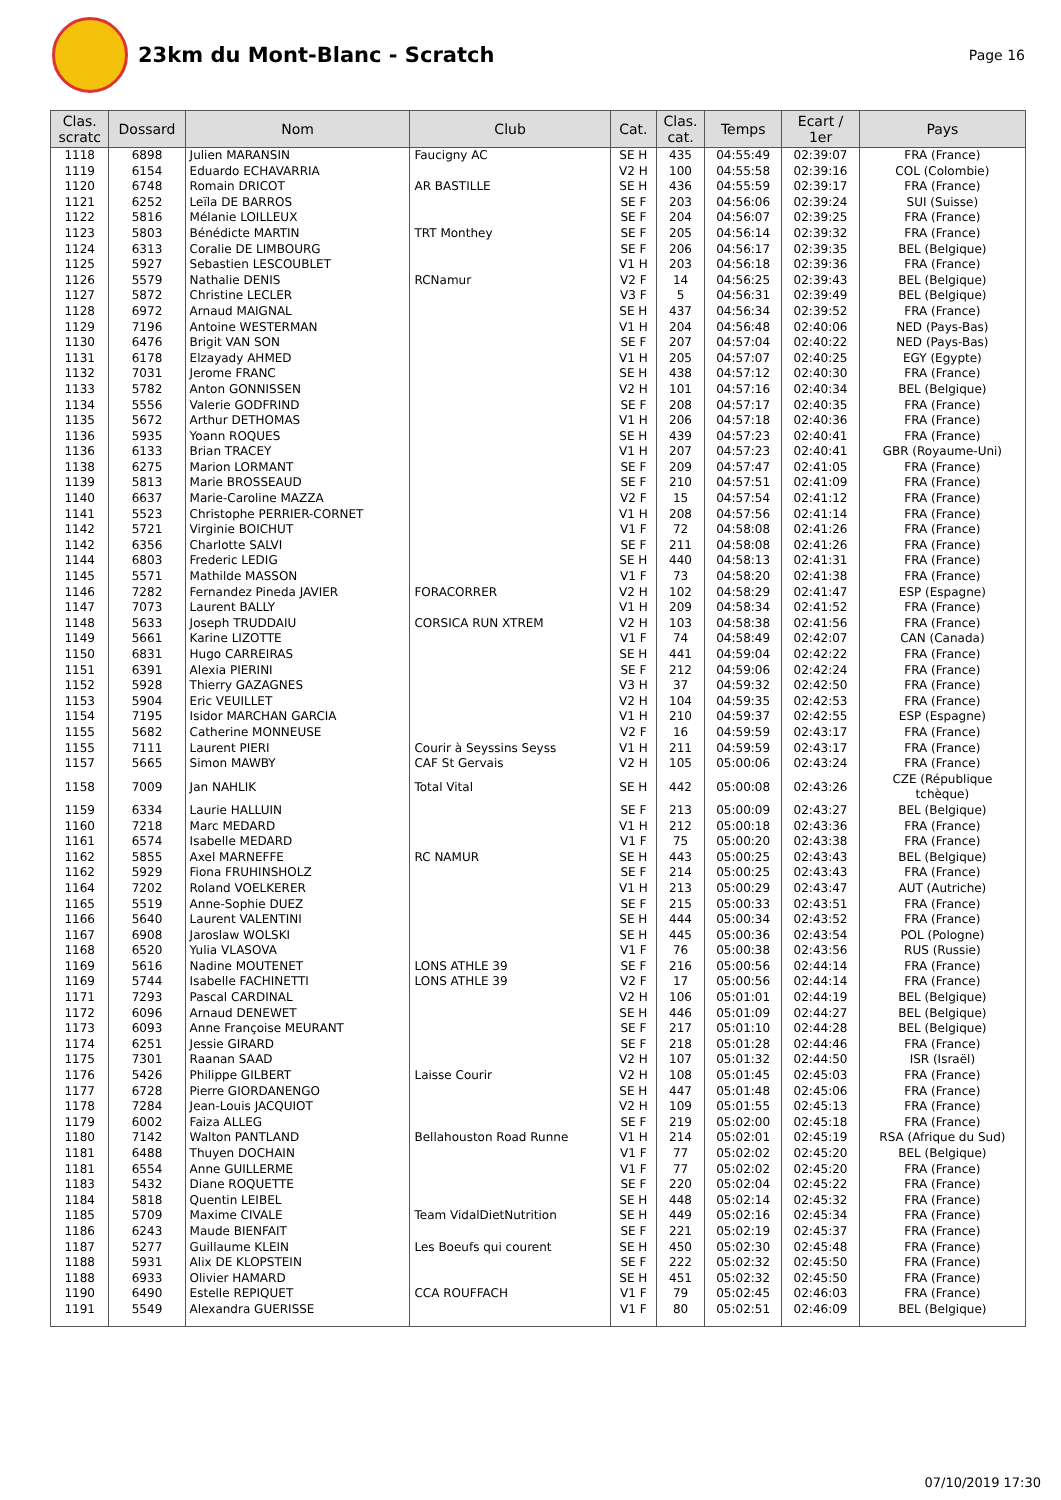23km du Mont-Blanc - Scratch
Page 16
| Clas. scratc | Dossard | Nom | Club | Cat. | Clas. cat. | Temps | Ecart / 1er | Pays |
| --- | --- | --- | --- | --- | --- | --- | --- | --- |
| 1118 | 6898 | Julien MARANSIN | Faucigny AC | SE H | 435 | 04:55:49 | 02:39:07 | FRA (France) |
| 1119 | 6154 | Eduardo ECHAVARRIA | | V2 H | 100 | 04:55:58 | 02:39:16 | COL (Colombie) |
| 1120 | 6748 | Romain DRICOT | AR BASTILLE | SE H | 436 | 04:55:59 | 02:39:17 | FRA (France) |
| 1121 | 6252 | Leïla DE BARROS | | SE F | 203 | 04:56:06 | 02:39:24 | SUI (Suisse) |
| 1122 | 5816 | Mélanie LOILLEUX | | SE F | 204 | 04:56:07 | 02:39:25 | FRA (France) |
| 1123 | 5803 | Bénédicte MARTIN | TRT Monthey | SE F | 205 | 04:56:14 | 02:39:32 | FRA (France) |
| 1124 | 6313 | Coralie DE LIMBOURG | | SE F | 206 | 04:56:17 | 02:39:35 | BEL (Belgique) |
| 1125 | 5927 | Sebastien LESCOUBLET | | V1 H | 203 | 04:56:18 | 02:39:36 | FRA (France) |
| 1126 | 5579 | Nathalie DENIS | RCNamur | V2 F | 14 | 04:56:25 | 02:39:43 | BEL (Belgique) |
| 1127 | 5872 | Christine LECLER | | V3 F | 5 | 04:56:31 | 02:39:49 | BEL (Belgique) |
| 1128 | 6972 | Arnaud MAIGNAL | | SE H | 437 | 04:56:34 | 02:39:52 | FRA (France) |
| 1129 | 7196 | Antoine WESTERMAN | | V1 H | 204 | 04:56:48 | 02:40:06 | NED (Pays-Bas) |
| 1130 | 6476 | Brigit VAN SON | | SE F | 207 | 04:57:04 | 02:40:22 | NED (Pays-Bas) |
| 1131 | 6178 | Elzayady AHMED | | V1 H | 205 | 04:57:07 | 02:40:25 | EGY (Egypte) |
| 1132 | 7031 | Jerome FRANC | | SE H | 438 | 04:57:12 | 02:40:30 | FRA (France) |
| 1133 | 5782 | Anton GONNISSEN | | V2 H | 101 | 04:57:16 | 02:40:34 | BEL (Belgique) |
| 1134 | 5556 | Valerie GODFRIND | | SE F | 208 | 04:57:17 | 02:40:35 | FRA (France) |
| 1135 | 5672 | Arthur DETHOMAS | | V1 H | 206 | 04:57:18 | 02:40:36 | FRA (France) |
| 1136 | 5935 | Yoann ROQUES | | SE H | 439 | 04:57:23 | 02:40:41 | FRA (France) |
| 1136 | 6133 | Brian TRACEY | | V1 H | 207 | 04:57:23 | 02:40:41 | GBR (Royaume-Uni) |
| 1138 | 6275 | Marion LORMANT | | SE F | 209 | 04:57:47 | 02:41:05 | FRA (France) |
| 1139 | 5813 | Marie BROSSEAUD | | SE F | 210 | 04:57:51 | 02:41:09 | FRA (France) |
| 1140 | 6637 | Marie-Caroline MAZZA | | V2 F | 15 | 04:57:54 | 02:41:12 | FRA (France) |
| 1141 | 5523 | Christophe PERRIER-CORNET | | V1 H | 208 | 04:57:56 | 02:41:14 | FRA (France) |
| 1142 | 5721 | Virginie BOICHUT | | V1 F | 72 | 04:58:08 | 02:41:26 | FRA (France) |
| 1142 | 6356 | Charlotte SALVI | | SE F | 211 | 04:58:08 | 02:41:26 | FRA (France) |
| 1144 | 6803 | Frederic LEDIG | | SE H | 440 | 04:58:13 | 02:41:31 | FRA (France) |
| 1145 | 5571 | Mathilde MASSON | | V1 F | 73 | 04:58:20 | 02:41:38 | FRA (France) |
| 1146 | 7282 | Fernandez Pineda JAVIER | FORACORRER | V2 H | 102 | 04:58:29 | 02:41:47 | ESP (Espagne) |
| 1147 | 7073 | Laurent BALLY | | V1 H | 209 | 04:58:34 | 02:41:52 | FRA (France) |
| 1148 | 5633 | Joseph TRUDDAIU | CORSICA RUN XTREM | V2 H | 103 | 04:58:38 | 02:41:56 | FRA (France) |
| 1149 | 5661 | Karine LIZOTTE | | V1 F | 74 | 04:58:49 | 02:42:07 | CAN (Canada) |
| 1150 | 6831 | Hugo CARREIRAS | | SE H | 441 | 04:59:04 | 02:42:22 | FRA (France) |
| 1151 | 6391 | Alexia PIERINI | | SE F | 212 | 04:59:06 | 02:42:24 | FRA (France) |
| 1152 | 5928 | Thierry GAZAGNES | | V3 H | 37 | 04:59:32 | 02:42:50 | FRA (France) |
| 1153 | 5904 | Eric VEUILLET | | V2 H | 104 | 04:59:35 | 02:42:53 | FRA (France) |
| 1154 | 7195 | Isidor MARCHAN GARCIA | | V1 H | 210 | 04:59:37 | 02:42:55 | ESP (Espagne) |
| 1155 | 5682 | Catherine MONNEUSE | | V2 F | 16 | 04:59:59 | 02:43:17 | FRA (France) |
| 1155 | 7111 | Laurent PIERI | Courir à Seyssins Seyss | V1 H | 211 | 04:59:59 | 02:43:17 | FRA (France) |
| 1157 | 5665 | Simon MAWBY | CAF St Gervais | V2 H | 105 | 05:00:06 | 02:43:24 | FRA (France) |
| 1158 | 7009 | Jan NAHLIK | Total Vital | SE H | 442 | 05:00:08 | 02:43:26 | CZE (République tchèque) |
| 1159 | 6334 | Laurie HALLUIN | | SE F | 213 | 05:00:09 | 02:43:27 | BEL (Belgique) |
| 1160 | 7218 | Marc MEDARD | | V1 H | 212 | 05:00:18 | 02:43:36 | FRA (France) |
| 1161 | 6574 | Isabelle MEDARD | | V1 F | 75 | 05:00:20 | 02:43:38 | FRA (France) |
| 1162 | 5855 | Axel MARNEFFE | RC NAMUR | SE H | 443 | 05:00:25 | 02:43:43 | BEL (Belgique) |
| 1162 | 5929 | Fiona FRUHINSHOLZ | | SE F | 214 | 05:00:25 | 02:43:43 | FRA (France) |
| 1164 | 7202 | Roland VOELKERER | | V1 H | 213 | 05:00:29 | 02:43:47 | AUT (Autriche) |
| 1165 | 5519 | Anne-Sophie DUEZ | | SE F | 215 | 05:00:33 | 02:43:51 | FRA (France) |
| 1166 | 5640 | Laurent VALENTINI | | SE H | 444 | 05:00:34 | 02:43:52 | FRA (France) |
| 1167 | 6908 | Jaroslaw WOLSKI | | SE H | 445 | 05:00:36 | 02:43:54 | POL (Pologne) |
| 1168 | 6520 | Yulia VLASOVA | | V1 F | 76 | 05:00:38 | 02:43:56 | RUS (Russie) |
| 1169 | 5616 | Nadine MOUTENET | LONS ATHLE 39 | SE F | 216 | 05:00:56 | 02:44:14 | FRA (France) |
| 1169 | 5744 | Isabelle FACHINETTI | LONS ATHLE 39 | V2 F | 17 | 05:00:56 | 02:44:14 | FRA (France) |
| 1171 | 7293 | Pascal CARDINAL | | V2 H | 106 | 05:01:01 | 02:44:19 | BEL (Belgique) |
| 1172 | 6096 | Arnaud DENEWET | | SE H | 446 | 05:01:09 | 02:44:27 | BEL (Belgique) |
| 1173 | 6093 | Anne Françoise MEURANT | | SE F | 217 | 05:01:10 | 02:44:28 | BEL (Belgique) |
| 1174 | 6251 | Jessie GIRARD | | SE F | 218 | 05:01:28 | 02:44:46 | FRA (France) |
| 1175 | 7301 | Raanan SAAD | | V2 H | 107 | 05:01:32 | 02:44:50 | ISR (Israël) |
| 1176 | 5426 | Philippe GILBERT | Laisse Courir | V2 H | 108 | 05:01:45 | 02:45:03 | FRA (France) |
| 1177 | 6728 | Pierre GIORDANENGO | | SE H | 447 | 05:01:48 | 02:45:06 | FRA (France) |
| 1178 | 7284 | Jean-Louis JACQUIOT | | V2 H | 109 | 05:01:55 | 02:45:13 | FRA (France) |
| 1179 | 6002 | Faiza ALLEG | | SE F | 219 | 05:02:00 | 02:45:18 | FRA (France) |
| 1180 | 7142 | Walton PANTLAND | Bellahouston Road Runne | V1 H | 214 | 05:02:01 | 02:45:19 | RSA (Afrique du Sud) |
| 1181 | 6488 | Thuyen DOCHAIN | | V1 F | 77 | 05:02:02 | 02:45:20 | BEL (Belgique) |
| 1181 | 6554 | Anne GUILLERME | | V1 F | 77 | 05:02:02 | 02:45:20 | FRA (France) |
| 1183 | 5432 | Diane ROQUETTE | | SE F | 220 | 05:02:04 | 02:45:22 | FRA (France) |
| 1184 | 5818 | Quentin LEIBEL | | SE H | 448 | 05:02:14 | 02:45:32 | FRA (France) |
| 1185 | 5709 | Maxime CIVALE | Team VidalDietNutrition | SE H | 449 | 05:02:16 | 02:45:34 | FRA (France) |
| 1186 | 6243 | Maude BIENFAIT | | SE F | 221 | 05:02:19 | 02:45:37 | FRA (France) |
| 1187 | 5277 | Guillaume KLEIN | Les Boeufs qui courent | SE H | 450 | 05:02:30 | 02:45:48 | FRA (France) |
| 1188 | 5931 | Alix DE KLOPSTEIN | | SE F | 222 | 05:02:32 | 02:45:50 | FRA (France) |
| 1188 | 6933 | Olivier HAMARD | | SE H | 451 | 05:02:32 | 02:45:50 | FRA (France) |
| 1190 | 6490 | Estelle REPIQUET | CCA ROUFFACH | V1 F | 79 | 05:02:45 | 02:46:03 | FRA (France) |
| 1191 | 5549 | Alexandra GUERISSE | | V1 F | 80 | 05:02:51 | 02:46:09 | BEL (Belgique) |
07/10/2019 17:30